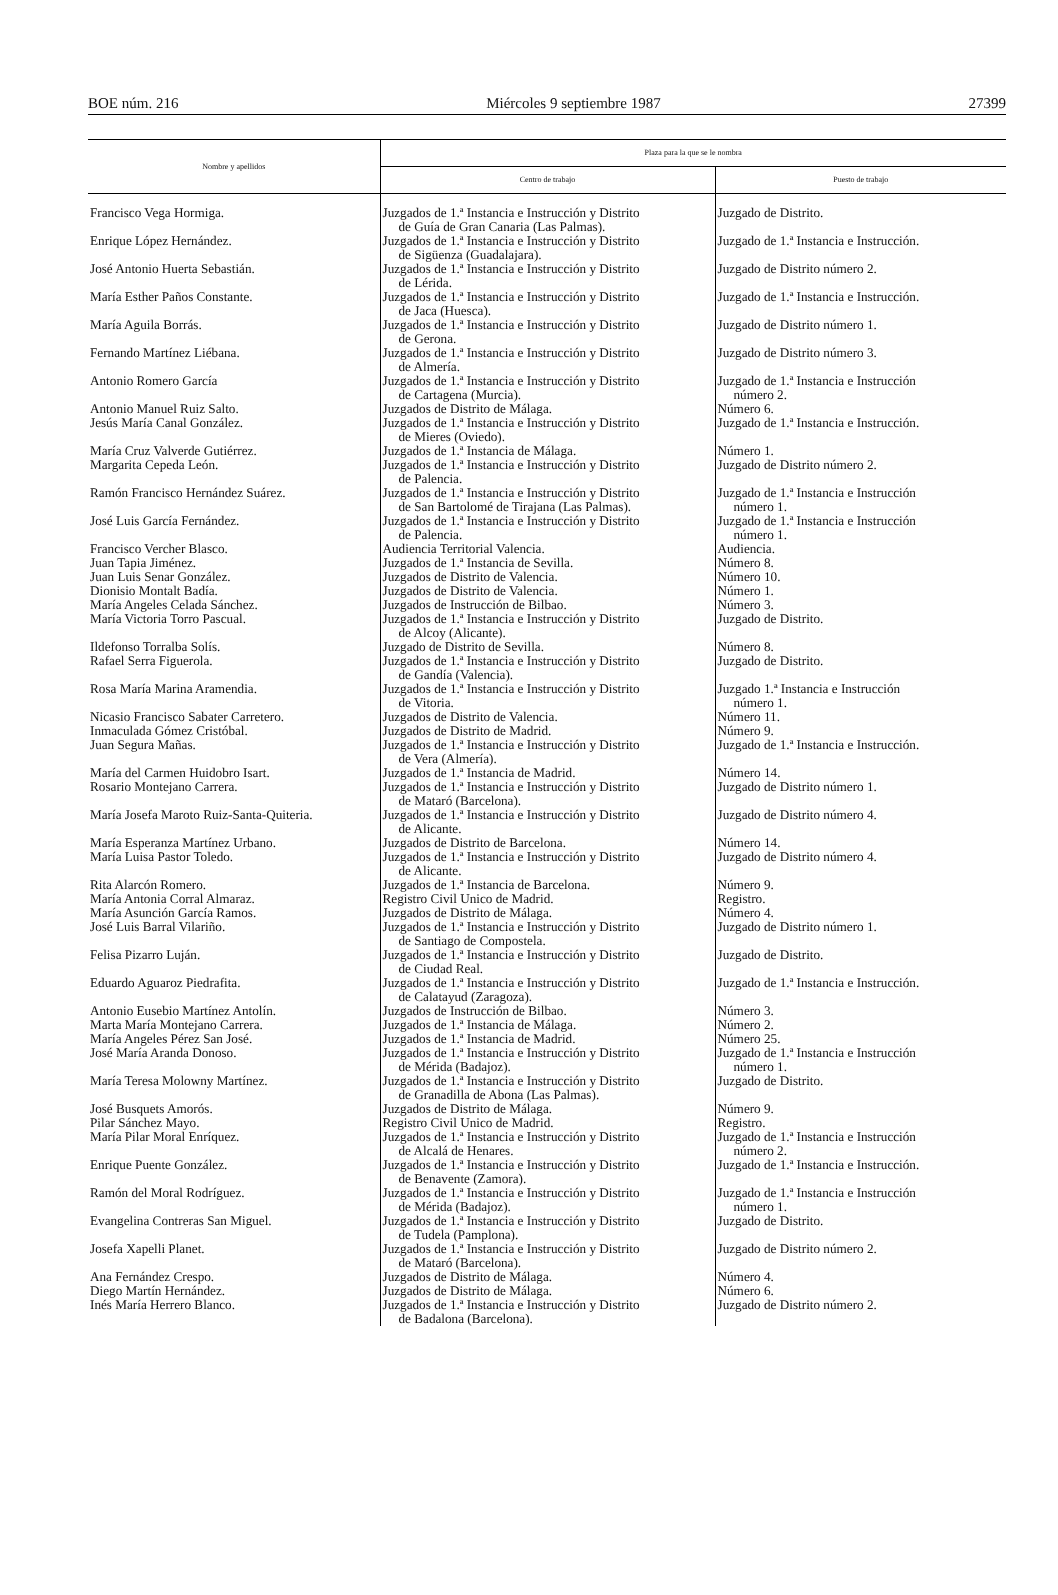BOE núm. 216 Miércoles 9 septiembre 1987 27399
| Nombre y apellidos | Plaza para la que se le nombra | |
| --- | --- | --- |
| | Centro de trabajo | Puesto de trabajo |
| Francisco Vega Hormiga. | Juzgados de 1.ª Instancia e Instrucción y Distrito de Guía de Gran Canaria (Las Palmas). | Juzgado de Distrito. |
| Enrique López Hernández. | Juzgados de 1.ª Instancia e Instrucción y Distrito de Sigüenza (Guadalajara). | Juzgado de 1.ª Instancia e Instrucción. |
| José Antonio Huerta Sebastián. | Juzgados de 1.ª Instancia e Instrucción y Distrito de Lérida. | Juzgado de Distrito número 2. |
| María Esther Paños Constante. | Juzgados de 1.ª Instancia e Instrucción y Distrito de Jaca (Huesca). | Juzgado de 1.ª Instancia e Instrucción. |
| María Aguila Borrás. | Juzgados de 1.ª Instancia e Instrucción y Distrito de Gerona. | Juzgado de Distrito número 1. |
| Fernando Martínez Liébana. | Juzgados de 1.ª Instancia e Instrucción y Distrito de Almería. | Juzgado de Distrito número 3. |
| Antonio Romero García | Juzgados de 1.ª Instancia e Instrucción y Distrito de Cartagena (Murcia). | Juzgado de 1.ª Instancia e Instrucción número 2. |
| Antonio Manuel Ruiz Salto. | Juzgados de Distrito de Málaga. | Número 6. |
| Jesús María Canal González. | Juzgados de 1.ª Instancia e Instrucción y Distrito de Mieres (Oviedo). | Juzgado de 1.ª Instancia e Instrucción. |
| María Cruz Valverde Gutiérrez. | Juzgados de 1.ª Instancia de Málaga. | Número 1. |
| Margarita Cepeda León. | Juzgados de 1.ª Instancia e Instrucción y Distrito de Palencia. | Juzgado de Distrito número 2. |
| Ramón Francisco Hernández Suárez. | Juzgados de 1.ª Instancia e Instrucción y Distrito de San Bartolomé de Tirajana (Las Palmas). | Juzgado de 1.ª Instancia e Instrucción número 1. |
| José Luis García Fernández. | Juzgados de 1.ª Instancia e Instrucción y Distrito de Palencia. | Juzgado de 1.ª Instancia e Instrucción número 1. |
| Francisco Vercher Blasco. | Audiencia Territorial Valencia. | Audiencia. |
| Juan Tapia Jiménez. | Juzgados de 1.ª Instancia de Sevilla. | Número 8. |
| Juan Luis Senar González. | Juzgados de Distrito de Valencia. | Número 10. |
| Dionisio Montalt Badía. | Juzgados de Distrito de Valencia. | Número 1. |
| María Angeles Celada Sánchez. | Juzgados de Instrucción de Bilbao. | Número 3. |
| María Victoria Torro Pascual. | Juzgados de 1.ª Instancia e Instrucción y Distrito de Alcoy (Alicante). | Juzgado de Distrito. |
| Ildefonso Torralba Solís. | Juzgado de Distrito de Sevilla. | Número 8. |
| Rafael Serra Figuerola. | Juzgados de 1.ª Instancia e Instrucción y Distrito de Gandía (Valencia). | Juzgado de Distrito. |
| Rosa María Marina Aramendia. | Juzgados de 1.ª Instancia e Instrucción y Distrito de Vitoria. | Juzgado 1.ª Instancia e Instrucción número 1. |
| Nicasio Francisco Sabater Carretero. | Juzgados de Distrito de Valencia. | Número 11. |
| Inmaculada Gómez Cristóbal. | Juzgados de Distrito de Madrid. | Número 9. |
| Juan Segura Mañas. | Juzgados de 1.ª Instancia e Instrucción y Distrito de Vera (Almería). | Juzgado de 1.ª Instancia e Instrucción. |
| María del Carmen Huidobro Isart. | Juzgados de 1.ª Instancia de Madrid. | Número 14. |
| Rosario Montejano Carrera. | Juzgados de 1.ª Instancia e Instrucción y Distrito de Mataró (Barcelona). | Juzgado de Distrito número 1. |
| María Josefa Maroto Ruiz-Santa-Quiteria. | Juzgados de 1.ª Instancia e Instrucción y Distrito de Alicante. | Juzgado de Distrito número 4. |
| María Esperanza Martínez Urbano. | Juzgados de Distrito de Barcelona. | Número 14. |
| María Luisa Pastor Toledo. | Juzgados de 1.ª Instancia e Instrucción y Distrito de Alicante. | Juzgado de Distrito número 4. |
| Rita Alarcón Romero. | Juzgados de 1.ª Instancia de Barcelona. | Número 9. |
| María Antonia Corral Almaraz. | Registro Civil Unico de Madrid. | Registro. |
| María Asunción García Ramos. | Juzgados de Distrito de Málaga. | Número 4. |
| José Luis Barral Vilariño. | Juzgados de 1.ª Instancia e Instrucción y Distrito de Santiago de Compostela. | Juzgado de Distrito número 1. |
| Felisa Pizarro Luján. | Juzgados de 1.ª Instancia e Instrucción y Distrito de Ciudad Real. | Juzgado de Distrito. |
| Eduardo Aguaroz Piedrafita. | Juzgados de 1.ª Instancia e Instrucción y Distrito de Calatayud (Zaragoza). | Juzgado de 1.ª Instancia e Instrucción. |
| Antonio Eusebio Martínez Antolín. | Juzgados de Instrucción de Bilbao. | Número 3. |
| Marta María Montejano Carrera. | Juzgados de 1.ª Instancia de Málaga. | Número 2. |
| María Angeles Pérez San José. | Juzgados de 1.ª Instancia de Madrid. | Número 25. |
| José María Aranda Donoso. | Juzgados de 1.ª Instancia e Instrucción y Distrito de Mérida (Badajoz). | Juzgado de 1.ª Instancia e Instrucción número 1. |
| María Teresa Molowny Martínez. | Juzgados de 1.ª Instancia e Instrucción y Distrito de Granadilla de Abona (Las Palmas). | Juzgado de Distrito. |
| José Busquets Amorós. | Juzgados de Distrito de Málaga. | Número 9. |
| Pilar Sánchez Mayo. | Registro Civil Unico de Madrid. | Registro. |
| María Pilar Moral Enríquez. | Juzgados de 1.ª Instancia e Instrucción y Distrito de Alcalá de Henares. | Juzgado de 1.ª Instancia e Instrucción número 2. |
| Enrique Puente González. | Juzgados de 1.ª Instancia e Instrucción y Distrito de Benavente (Zamora). | Juzgado de 1.ª Instancia e Instrucción. |
| Ramón del Moral Rodríguez. | Juzgados de 1.ª Instancia e Instrucción y Distrito de Mérida (Badajoz). | Juzgado de 1.ª Instancia e Instrucción número 1. |
| Evangelina Contreras San Miguel. | Juzgados de 1.ª Instancia e Instrucción y Distrito de Tudela (Pamplona). | Juzgado de Distrito. |
| Josefa Xapelli Planet. | Juzgados de 1.ª Instancia e Instrucción y Distrito de Mataró (Barcelona). | Juzgado de Distrito número 2. |
| Ana Fernández Crespo. | Juzgados de Distrito de Málaga. | Número 4. |
| Diego Martín Hernández. | Juzgados de Distrito de Málaga. | Número 6. |
| Inés María Herrero Blanco. | Juzgados de 1.ª Instancia e Instrucción y Distrito de Badalona (Barcelona). | Juzgado de Distrito número 2. |